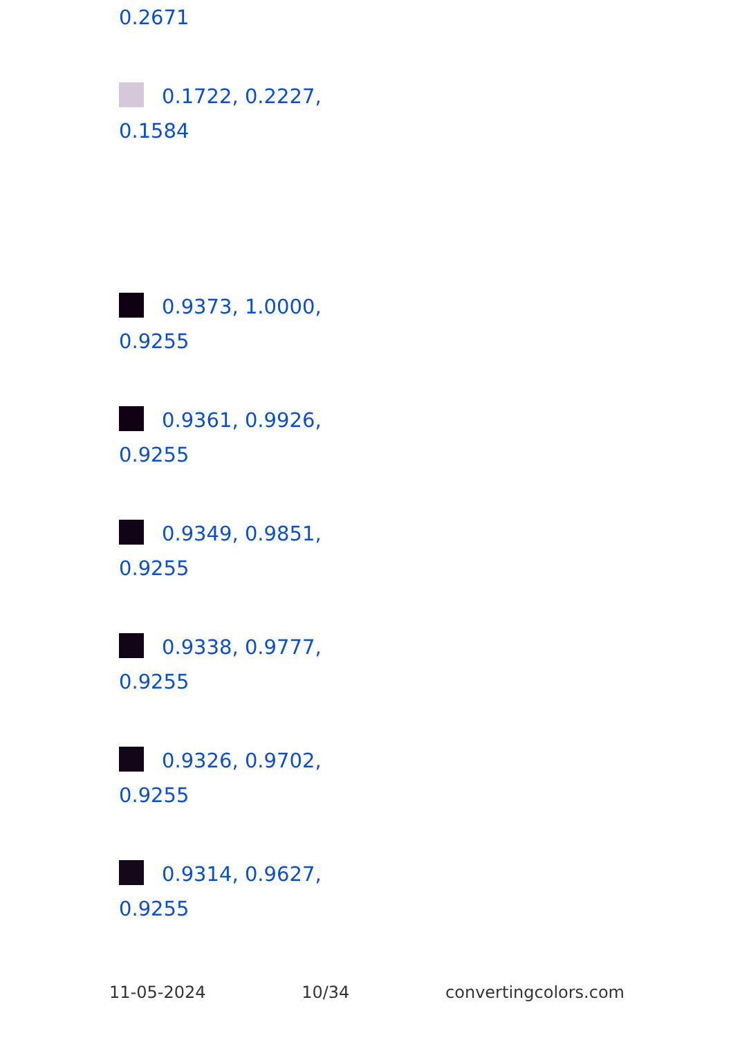0.2671
0.1722, 0.2227, 0.1584
0.9373, 1.0000, 0.9255
0.9361, 0.9926, 0.9255
0.9349, 0.9851, 0.9255
0.9338, 0.9777, 0.9255
0.9326, 0.9702, 0.9255
0.9314, 0.9627, 0.9255
11-05-2024 10/34 convertingcolors.com